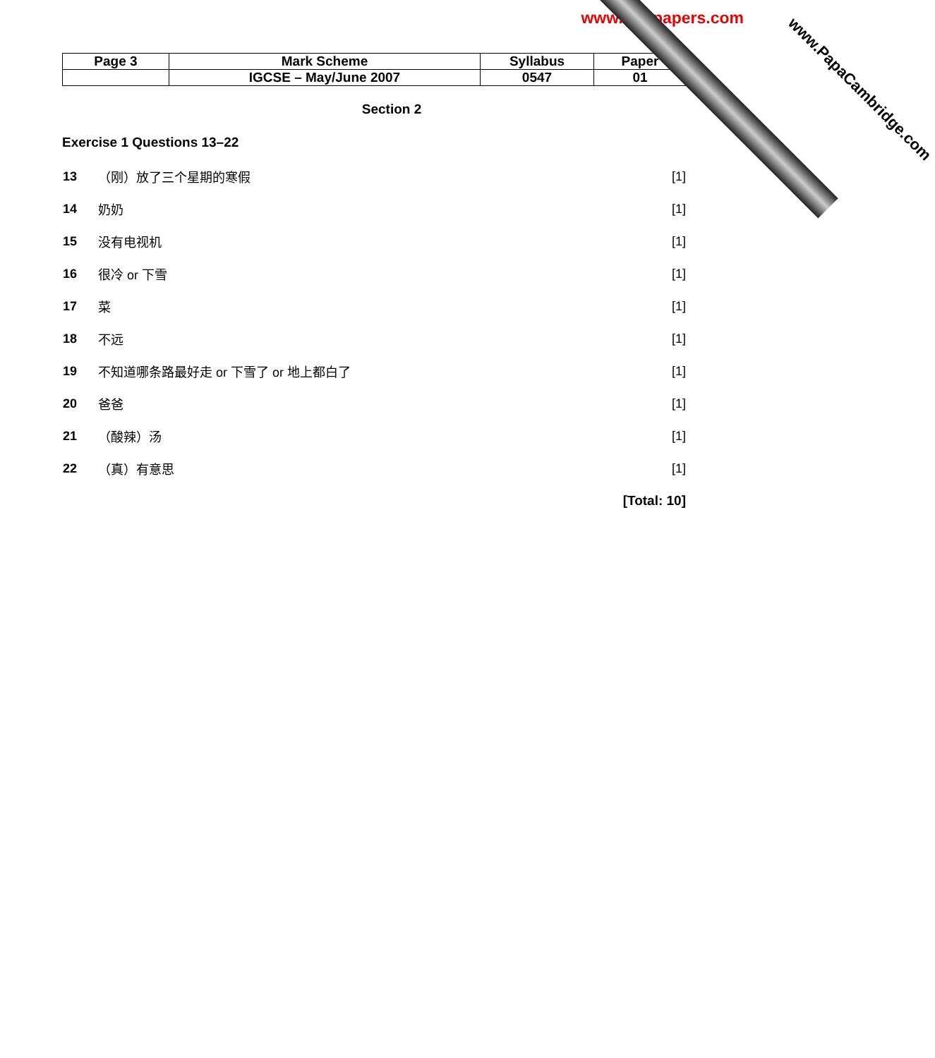www.xtrapapers.com
| Page 3 | Mark Scheme | Syllabus | Paper |
| | IGCSE – May/June 2007 | 0547 | 01 |
Section 2
Exercise 1 Questions 13–22
| 13 | （刚）放了三个星期的寒假 | [1] |
| 14 | 奶奶 | [1] |
| 15 | 没有电视机 | [1] |
| 16 | 很冷 or 下雪 | [1] |
| 17 | 菜 | [1] |
| 18 | 不远 | [1] |
| 19 | 不知道哪条路最好走 or 下雪了 or 地上都白了 | [1] |
| 20 | 爸爸 | [1] |
| 21 | （酸辣）汤 | [1] |
| 22 | （真）有意思 | [1] |
[Total: 10]
www.PapaCambridge.com